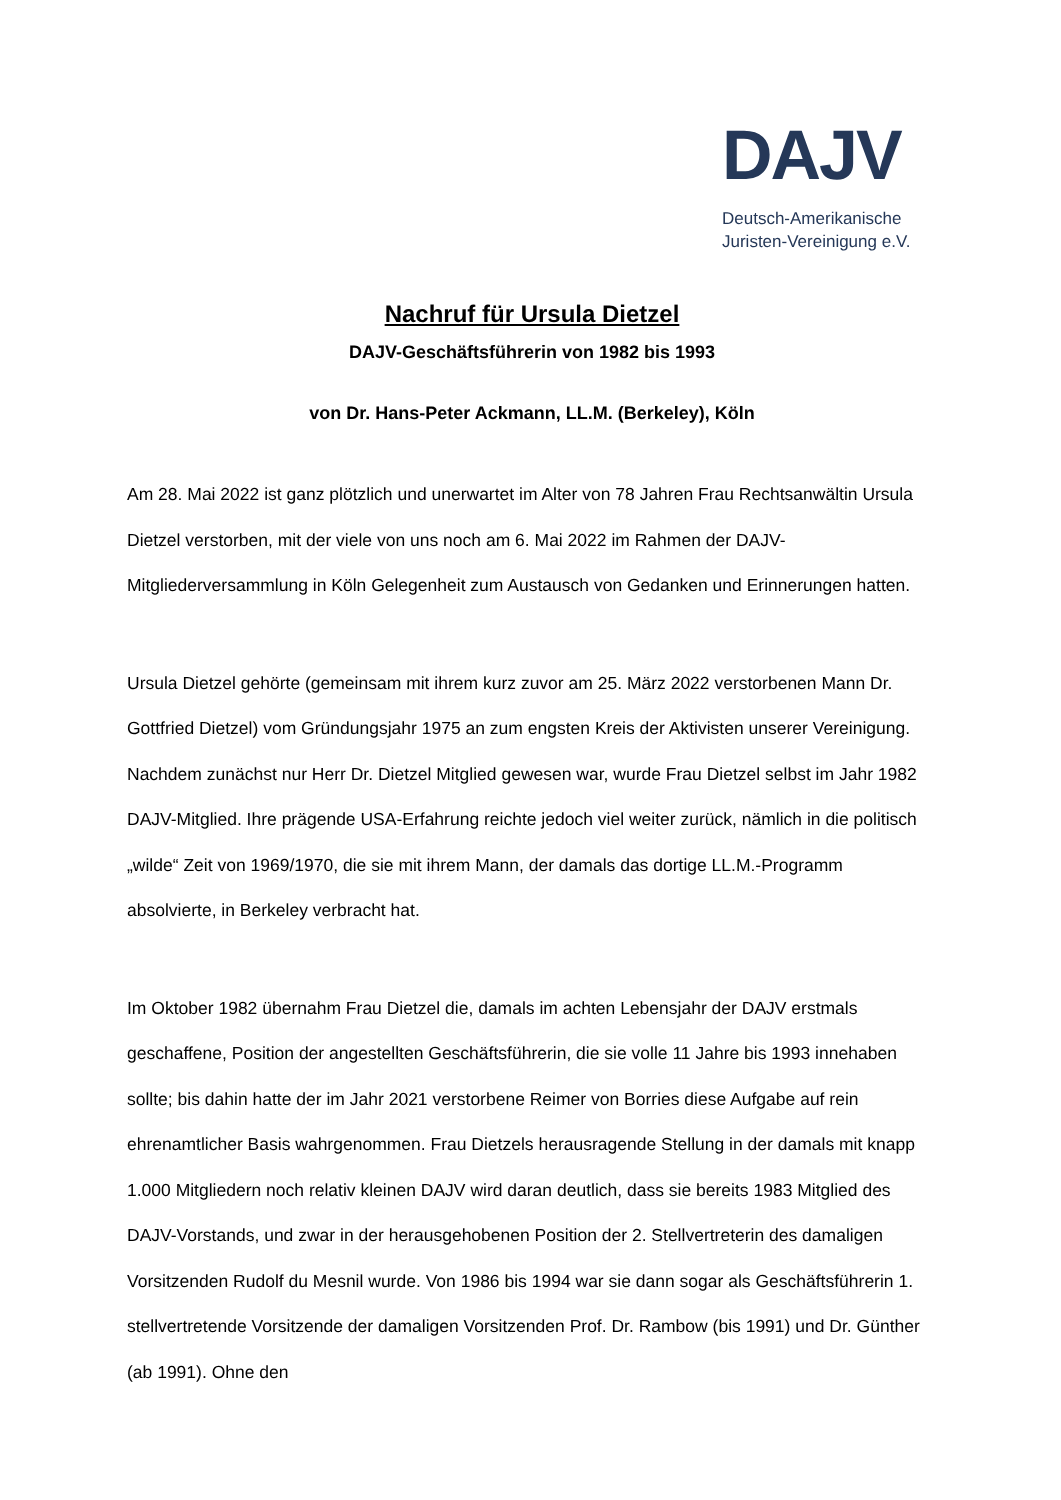DAJV
Deutsch-Amerikanische
Juristen-Vereinigung e.V.
Nachruf für Ursula Dietzel
DAJV-Geschäftsführerin von 1982 bis 1993
von Dr. Hans-Peter Ackmann, LL.M. (Berkeley), Köln
Am 28. Mai 2022 ist ganz plötzlich und unerwartet im Alter von 78 Jahren Frau Rechtsanwältin Ursula Dietzel verstorben, mit der viele von uns noch am 6. Mai 2022 im Rahmen der DAJV-Mitgliederversammlung in Köln Gelegenheit zum Austausch von Gedanken und Erinnerungen hatten.
Ursula Dietzel gehörte (gemeinsam mit ihrem kurz zuvor am 25. März 2022 verstorbenen Mann Dr. Gottfried Dietzel) vom Gründungsjahr 1975 an zum engsten Kreis der Aktivisten unserer Vereinigung. Nachdem zunächst nur Herr Dr. Dietzel Mitglied gewesen war, wurde Frau Dietzel selbst im Jahr 1982 DAJV-Mitglied. Ihre prägende USA-Erfahrung reichte jedoch viel weiter zurück, nämlich in die politisch „wilde“ Zeit von 1969/1970, die sie mit ihrem Mann, der damals das dortige LL.M.-Programm absolvierte, in Berkeley verbracht hat.
Im Oktober 1982 übernahm Frau Dietzel die, damals im achten Lebensjahr der DAJV erstmals geschaffene, Position der angestellten Geschäftsführerin, die sie volle 11 Jahre bis 1993 innehaben sollte; bis dahin hatte der im Jahr 2021 verstorbene Reimer von Borries diese Aufgabe auf rein ehrenamtlicher Basis wahrgenommen. Frau Dietzels herausragende Stellung in der damals mit knapp 1.000 Mitgliedern noch relativ kleinen DAJV wird daran deutlich, dass sie bereits 1983 Mitglied des DAJV-Vorstands, und zwar in der herausgehobenen Position der 2. Stellvertreterin des damaligen Vorsitzenden Rudolf du Mesnil wurde. Von 1986 bis 1994 war sie dann sogar als Geschäftsführerin 1. stellvertretende Vorsitzende der damaligen Vorsitzenden Prof. Dr. Rambow (bis 1991) und Dr. Günther (ab 1991). Ohne den